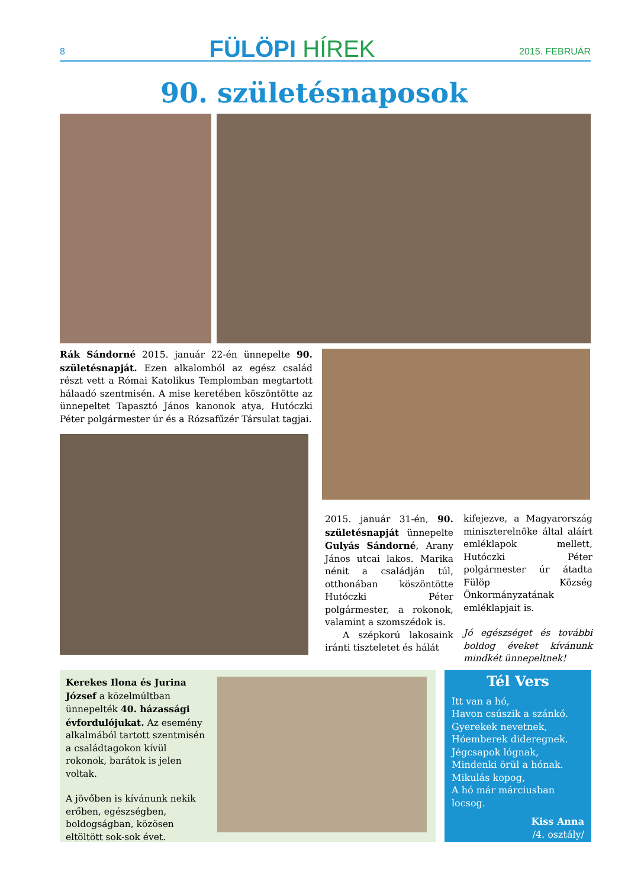8
FÜLÖPI HÍREK
2015. FEBRUÁR
90. születésnaposok
Rák Sándorné 2015. január 22-én ünnepelte 90. születésnapját. Ezen alkalomból az egész család részt vett a Római Katolikus Templomban megtartott hálaadó szentmisén. A mise keretében köszöntötte az ünnepeltet Tapasztó János kanonok atya, Hutóczki Péter polgármester úr és a Rózsafűzér Társulat tagjai.
2015. január 31-én, 90. születésnapját ünnepelte Gulyás Sándorné, Arany János utcai lakos. Marika nénit a családján túl, otthonában köszöntötte Hutóczki Péter polgármester, a rokonok, valamint a szomszédok is.
A szépkorú lakosaink iránti tiszteletet és hálát
kifejezve, a Magyarország miniszterelnöke által aláírt emléklapok mellett, Hutóczki Péter polgármester úr átadta Fülöp Község Önkormányzatának emléklapjait is.
Jó egészséget és további boldog éveket kívánunk mindkét ünnepeltnek!
Kerekes Ilona és Jurina József a közelmúltban ünnepelték 40. házassági évfordulójukat. Az esemény alkalmából tartott szentmisén a családtagokon kívül rokonok, barátok is jelen voltak.
A jövőben is kívánunk nekik erőben, egészségben, boldogságban, közösen eltöltött sok-sok évet.
Tél Vers
Itt van a hó,
Havon csúszik a szánkó.
Gyerekek nevetnek,
Hóemberek dideregnek.
Jégcsapok lógnak,
Mindenki örül a hónak.
Mikulás kopog,
A hó már márciusban locsog.
Kiss Anna
/4. osztály/